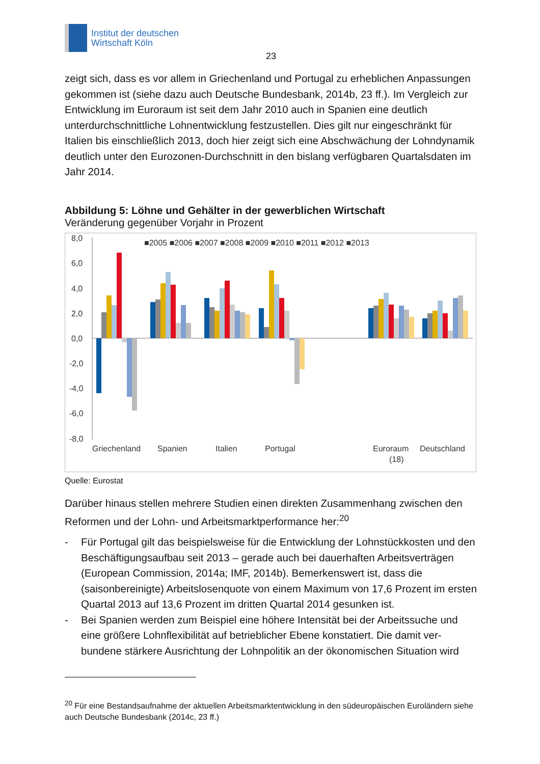Institut der deutschen
Wirtschaft Köln
23
zeigt sich, dass es vor allem in Griechenland und Portugal zu erheblichen Anpas­sungen gekommen ist (siehe dazu auch Deutsche Bundesbank, 2014b, 23 ff.). Im Vergleich zur Entwicklung im Euroraum ist seit dem Jahr 2010 auch in Spanien eine deutlich unterdurchschnittliche Lohnentwicklung festzustellen. Dies gilt nur einge­schränkt für Italien bis einschließlich 2013, doch hier zeigt sich eine Abschwächung der Lohndynamik deutlich unter den Eurozonen-Durchschnitt in den bislang verfüg­baren Quartalsdaten im Jahr 2014.
Abbildung 5: Löhne und Gehälter in der gewerblichen Wirtschaft
Veränderung gegenüber Vorjahr in Prozent
8,0
6,0
4,0
2,0
0,0
-2,0
-4,0
-6,0
-8,0
■2005 ■2006 ■2007 ■2008 ■2009 ■2010 ■2011 ■2012 ■2013
Griechenland
Spanien
Italien
Portugal
Euroraum
(18)
Deutschland
Quelle: Eurostat
Darüber hinaus stellen mehrere Studien einen direkten Zusammenhang zwischen den Reformen und der Lohn- und Arbeitsmarktperformance her:<sup>20</sup>
- Für Portugal gilt das beispielsweise für die Entwicklung der Lohnstückkosten und den Beschäftigungsaufbau seit 2013 – gerade auch bei dauerhaften Arbeitsver­trägen (European Commission, 2014a; IMF, 2014b). Bemerkenswert ist, dass die (saisonbereinigte) Arbeitslosenquote von einem Maximum von 17,6 Prozent im ersten Quartal 2013 auf 13,6 Prozent im dritten Quartal 2014 gesunken ist.
- Bei Spanien werden zum Beispiel eine höhere Intensität bei der Arbeitssuche und eine größere Lohnflexibilität auf betrieblicher Ebene konstatiert. Die damit ver­bundene stärkere Ausrichtung der Lohnpolitik an der ökonomischen Situation wird
<sup>20</sup> Für eine Bestandsaufnahme der aktuellen Arbeitsmarktentwicklung in den südeuropäischen Euro­ländern siehe auch Deutsche Bundesbank (2014c, 23 ff.)